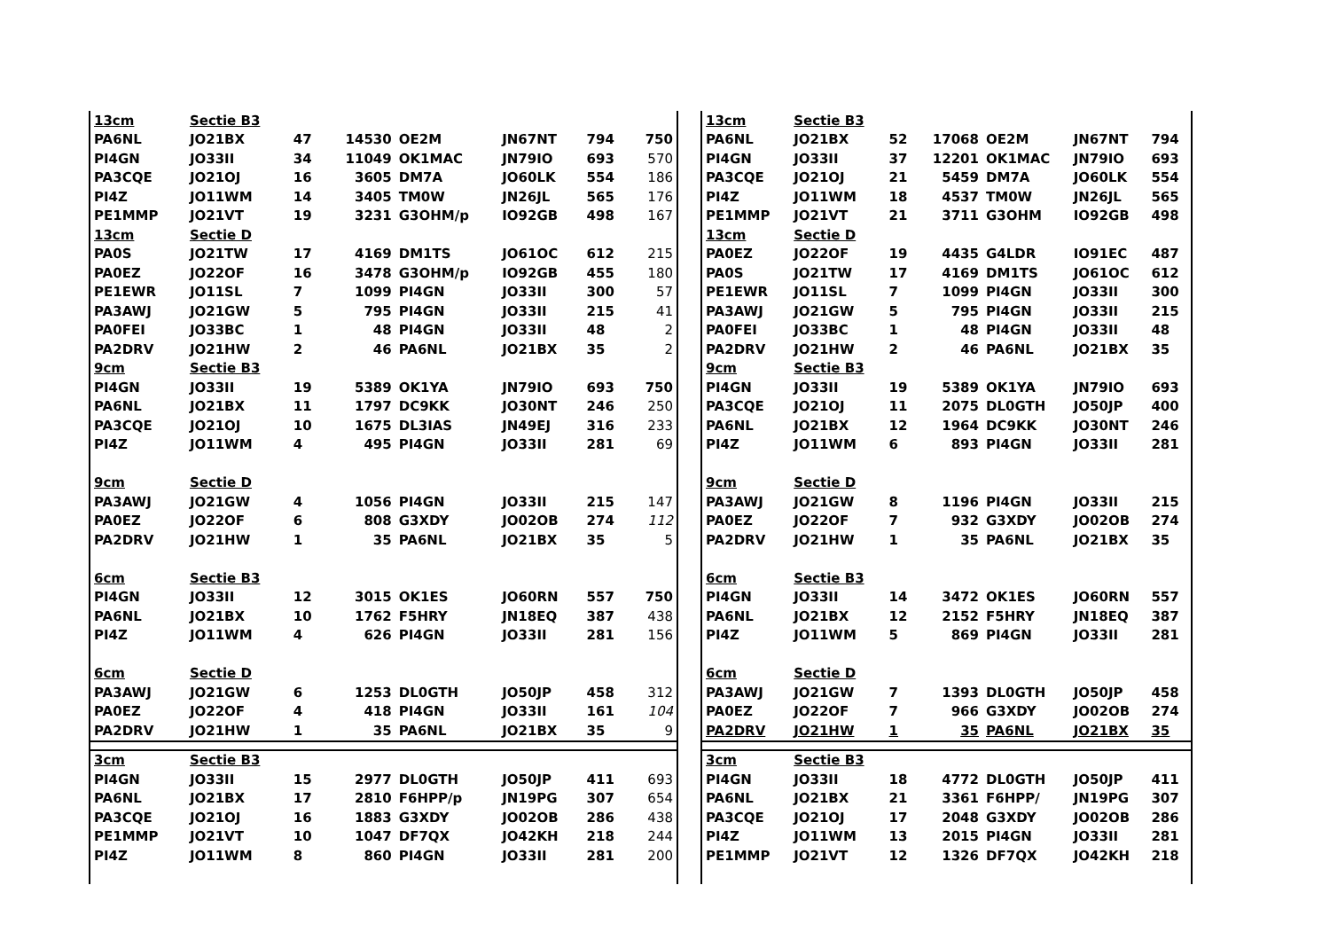| 13cm | Sectie B3 | | | | | | |
| PA6NL | JO21BX | 47 | 14530 | OE2M | JN67NT | 794 | 750 |
| PI4GN | JO33II | 34 | 11049 | OK1MAC | JN79IO | 693 | 570 |
| PA3CQE | JO21OJ | 16 | 3605 | DM7A | JO60LK | 554 | 186 |
| PI4Z | JO11WM | 14 | 3405 | TM0W | JN26JL | 565 | 176 |
| PE1MMP | JO21VT | 19 | 3231 | G3OHM/p | IO92GB | 498 | 167 |
| 13cm | Sectie D | | | | | | |
| PA0S | JO21TW | 17 | 4169 | DM1TS | JO61OC | 612 | 215 |
| PA0EZ | JO22OF | 16 | 3478 | G3OHM/p | IO92GB | 455 | 180 |
| PE1EWR | JO11SL | 7 | 1099 | PI4GN | JO33II | 300 | 57 |
| PA3AWJ | JO21GW | 5 | 795 | PI4GN | JO33II | 215 | 41 |
| PA0FEI | JO33BC | 1 | 48 | PI4GN | JO33II | 48 | 2 |
| PA2DRV | JO21HW | 2 | 46 | PA6NL | JO21BX | 35 | 2 |
| 9cm | Sectie B3 | | | | | | |
| PI4GN | JO33II | 19 | 5389 | OK1YA | JN79IO | 693 | 750 |
| PA6NL | JO21BX | 11 | 1797 | DC9KK | JO30NT | 246 | 250 |
| PA3CQE | JO21OJ | 10 | 1675 | DL3IAS | JN49EJ | 316 | 233 |
| PI4Z | JO11WM | 4 | 495 | PI4GN | JO33II | 281 | 69 |
| 9cm | Sectie D | | | | | | |
| PA3AWJ | JO21GW | 4 | 1056 | PI4GN | JO33II | 215 | 147 |
| PA0EZ | JO22OF | 6 | 808 | G3XDY | JO02OB | 274 | 112 |
| PA2DRV | JO21HW | 1 | 35 | PA6NL | JO21BX | 35 | 5 |
| 6cm | Sectie B3 | | | | | | |
| PI4GN | JO33II | 12 | 3015 | OK1ES | JO60RN | 557 | 750 |
| PA6NL | JO21BX | 10 | 1762 | F5HRY | JN18EQ | 387 | 438 |
| PI4Z | JO11WM | 4 | 626 | PI4GN | JO33II | 281 | 156 |
| 6cm | Sectie D | | | | | | |
| PA3AWJ | JO21GW | 6 | 1253 | DL0GTH | JO50JP | 458 | 312 |
| PA0EZ | JO22OF | 4 | 418 | PI4GN | JO33II | 161 | 104 |
| PA2DRV | JO21HW | 1 | 35 | PA6NL | JO21BX | 35 | 9 |
| 3cm | Sectie B3 | | | | | | |
| PI4GN | JO33II | 15 | 2977 | DL0GTH | JO50JP | 411 | 693 |
| PA6NL | JO21BX | 17 | 2810 | F6HPP/p | JN19PG | 307 | 654 |
| PA3CQE | JO21OJ | 16 | 1883 | G3XDY | JO02OB | 286 | 438 |
| PE1MMP | JO21VT | 10 | 1047 | DF7QX | JO42KH | 218 | 244 |
| PI4Z | JO11WM | 8 | 860 | PI4GN | JO33II | 281 | 200 |
| 13cm | Sectie B3 | | | | | |
| PA6NL | JO21BX | 52 | 17068 | OE2M | JN67NT | 794 |
| PI4GN | JO33II | 37 | 12201 | OK1MAC | JN79IO | 693 |
| PA3CQE | JO21OJ | 21 | 5459 | DM7A | JO60LK | 554 |
| PI4Z | JO11WM | 18 | 4537 | TM0W | JN26JL | 565 |
| PE1MMP | JO21VT | 21 | 3711 | G3OHM | IO92GB | 498 |
| 13cm | Sectie D | | | | | |
| PA0EZ | JO22OF | 19 | 4435 | G4LDR | IO91EC | 487 |
| PA0S | JO21TW | 17 | 4169 | DM1TS | JO61OC | 612 |
| PE1EWR | JO11SL | 7 | 1099 | PI4GN | JO33II | 300 |
| PA3AWJ | JO21GW | 5 | 795 | PI4GN | JO33II | 215 |
| PA0FEI | JO33BC | 1 | 48 | PI4GN | JO33II | 48 |
| PA2DRV | JO21HW | 2 | 46 | PA6NL | JO21BX | 35 |
| 9cm | Sectie B3 | | | | | |
| PI4GN | JO33II | 19 | 5389 | OK1YA | JN79IO | 693 |
| PA3CQE | JO21OJ | 11 | 2075 | DL0GTH | JO50JP | 400 |
| PA6NL | JO21BX | 12 | 1964 | DC9KK | JO30NT | 246 |
| PI4Z | JO11WM | 6 | 893 | PI4GN | JO33II | 281 |
| 9cm | Sectie D | | | | | |
| PA3AWJ | JO21GW | 8 | 1196 | PI4GN | JO33II | 215 |
| PA0EZ | JO22OF | 7 | 932 | G3XDY | JO02OB | 274 |
| PA2DRV | JO21HW | 1 | 35 | PA6NL | JO21BX | 35 |
| 6cm | Sectie B3 | | | | | |
| PI4GN | JO33II | 14 | 3472 | OK1ES | JO60RN | 557 |
| PA6NL | JO21BX | 12 | 2152 | F5HRY | JN18EQ | 387 |
| PI4Z | JO11WM | 5 | 869 | PI4GN | JO33II | 281 |
| 6cm | Sectie D | | | | | |
| PA3AWJ | JO21GW | 7 | 1393 | DL0GTH | JO50JP | 458 |
| PA0EZ | JO22OF | 7 | 966 | G3XDY | JO02OB | 274 |
| PA2DRV | JO21HW | 1 | 35 | PA6NL | JO21BX | 35 |
| 3cm | Sectie B3 | | | | | |
| PI4GN | JO33II | 18 | 4772 | DL0GTH | JO50JP | 411 |
| PA6NL | JO21BX | 21 | 3361 | F6HPP/ | JN19PG | 307 |
| PA3CQE | JO21OJ | 17 | 2048 | G3XDY | JO02OB | 286 |
| PI4Z | JO11WM | 13 | 2015 | PI4GN | JO33II | 281 |
| PE1MMP | JO21VT | 12 | 1326 | DF7QX | JO42KH | 218 |